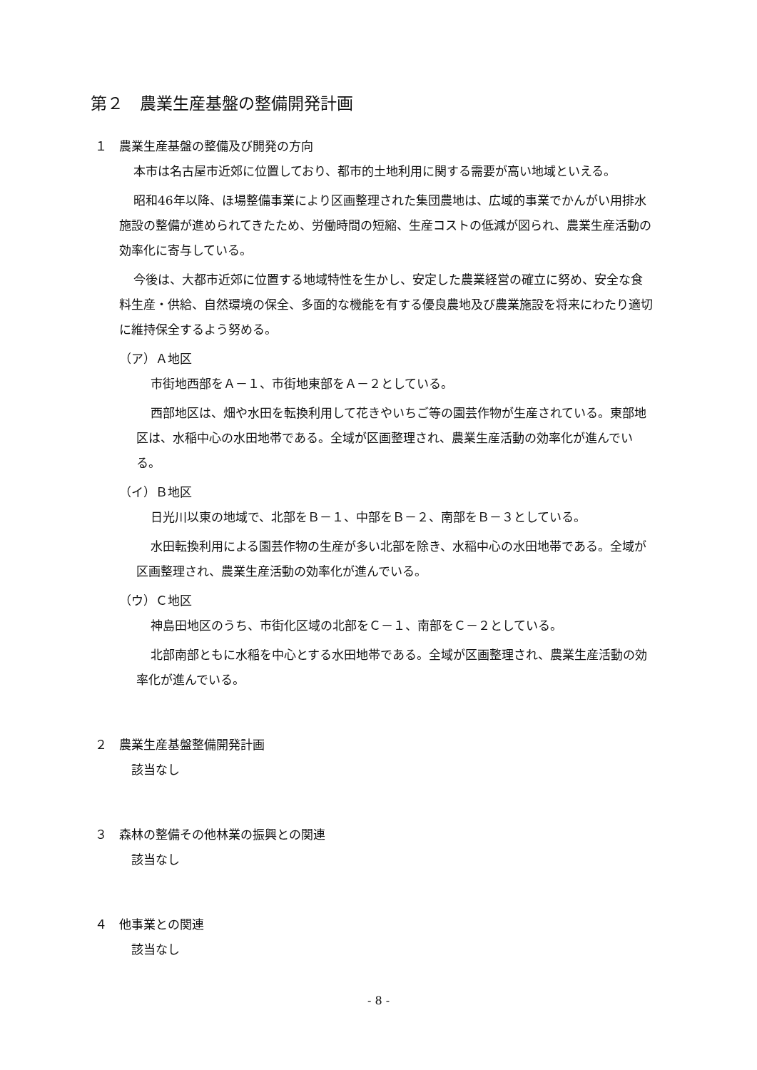第２　農業生産基盤の整備開発計画
１　農業生産基盤の整備及び開発の方向
本市は名古屋市近郊に位置しており、都市的土地利用に関する需要が高い地域といえる。
昭和46年以降、ほ場整備事業により区画整理された集団農地は、広域的事業でかんがい用排水施設の整備が進められてきたため、労働時間の短縮、生産コストの低減が図られ、農業生産活動の効率化に寄与している。
今後は、大都市近郊に位置する地域特性を生かし、安定した農業経営の確立に努め、安全な食料生産・供給、自然環境の保全、多面的な機能を有する優良農地及び農業施設を将来にわたり適切に維持保全するよう努める。
（ア）Ａ地区
市街地西部をＡ－１、市街地東部をＡ－２としている。
西部地区は、畑や水田を転換利用して花きやいちご等の園芸作物が生産されている。東部地区は、水稲中心の水田地帯である。全域が区画整理され、農業生産活動の効率化が進んでいる。
（イ）Ｂ地区
日光川以東の地域で、北部をＢ－１、中部をＢ－２、南部をＢ－３としている。
水田転換利用による園芸作物の生産が多い北部を除き、水稲中心の水田地帯である。全域が区画整理され、農業生産活動の効率化が進んでいる。
（ウ）Ｃ地区
神島田地区のうち、市街化区域の北部をＣ－１、南部をＣ－２としている。
北部南部ともに水稲を中心とする水田地帯である。全域が区画整理され、農業生産活動の効率化が進んでいる。
２　農業生産基盤整備開発計画
該当なし
３　森林の整備その他林業の振興との関連
該当なし
４　他事業との関連
該当なし
- 8 -